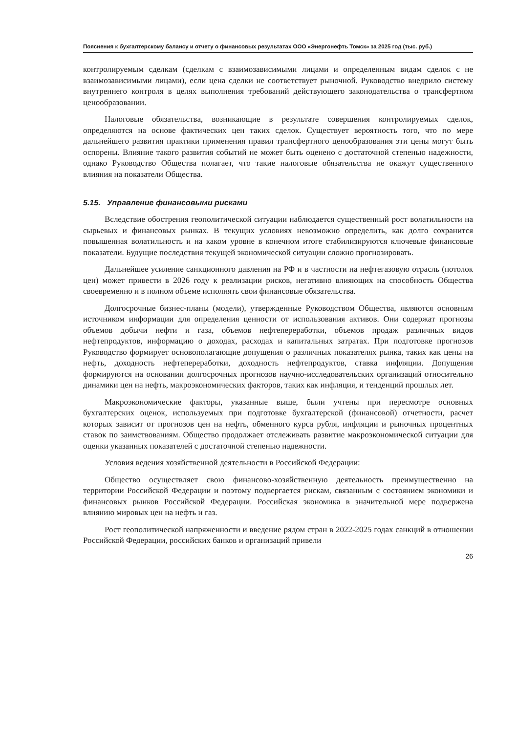Пояснения к бухгалтерскому балансу и отчету о финансовых результатах ООО «Энергонефть Томск» за 2025 год (тыс. руб.)
контролируемым сделкам (сделкам с взаимозависимыми лицами и определенным видам сделок с не взаимозависимыми лицами), если цена сделки не соответствует рыночной. Руководство внедрило систему внутреннего контроля в целях выполнения требований действующего законодательства о трансфертном ценообразовании.
Налоговые обязательства, возникающие в результате совершения контролируемых сделок, определяются на основе фактических цен таких сделок. Существует вероятность того, что по мере дальнейшего развития практики применения правил трансфертного ценообразования эти цены могут быть оспорены. Влияние такого развития событий не может быть оценено с достаточной степенью надежности, однако Руководство Общества полагает, что такие налоговые обязательства не окажут существенного влияния на показатели Общества.
5.15. Управление финансовыми рисками
Вследствие обострения геополитической ситуации наблюдается существенный рост волатильности на сырьевых и финансовых рынках. В текущих условиях невозможно определить, как долго сохранится повышенная волатильность и на каком уровне в конечном итоге стабилизируются ключевые финансовые показатели. Будущие последствия текущей экономической ситуации сложно прогнозировать.
Дальнейшее усиление санкционного давления на РФ и в частности на нефтегазовую отрасль (потолок цен) может привести в 2026 году к реализации рисков, негативно влияющих на способность Общества своевременно и в полном объеме исполнять свои финансовые обязательства.
Долгосрочные бизнес-планы (модели), утвержденные Руководством Общества, являются основным источником информации для определения ценности от использования активов. Они содержат прогнозы объемов добычи нефти и газа, объемов нефтепереработки, объемов продаж различных видов нефтепродуктов, информацию о доходах, расходах и капитальных затратах. При подготовке прогнозов Руководство формирует основополагающие допущения о различных показателях рынка, таких как цены на нефть, доходность нефтепереработки, доходность нефтепродуктов, ставка инфляции. Допущения формируются на основании долгосрочных прогнозов научно-исследовательских организаций относительно динамики цен на нефть, макроэкономических факторов, таких как инфляция, и тенденций прошлых лет.
Макроэкономические факторы, указанные выше, были учтены при пересмотре основных бухгалтерских оценок, используемых при подготовке бухгалтерской (финансовой) отчетности, расчет которых зависит от прогнозов цен на нефть, обменного курса рубля, инфляции и рыночных процентных ставок по заимствованиям. Общество продолжает отслеживать развитие макроэкономической ситуации для оценки указанных показателей с достаточной степенью надежности.
Условия ведения хозяйственной деятельности в Российской Федерации:
Общество осуществляет свою финансово-хозяйственную деятельность преимущественно на территории Российской Федерации и поэтому подвергается рискам, связанным с состоянием экономики и финансовых рынков Российской Федерации. Российская экономика в значительной мере подвержена влиянию мировых цен на нефть и газ.
Рост геополитической напряженности и введение рядом стран в 2022-2025 годах санкций в отношении Российской Федерации, российских банков и организаций привели
26